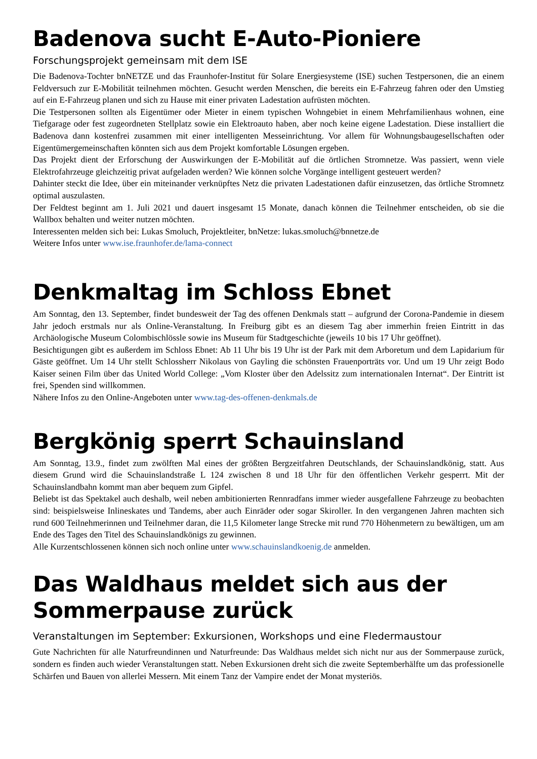Badenova sucht E-Auto-Pioniere
Forschungsprojekt gemeinsam mit dem ISE
Die Badenova-Tochter bnNETZE und das Fraunhofer-Institut für Solare Energiesysteme (ISE) suchen Testpersonen, die an einem Feldversuch zur E-Mobilität teilnehmen möchten. Gesucht werden Menschen, die bereits ein E-Fahrzeug fahren oder den Umstieg auf ein E-Fahrzeug planen und sich zu Hause mit einer privaten Ladestation aufrüsten möchten.
Die Testpersonen sollten als Eigentümer oder Mieter in einem typischen Wohngebiet in einem Mehrfamilienhaus wohnen, eine Tiefgarage oder fest zugeordneten Stellplatz sowie ein Elektroauto haben, aber noch keine eigene Ladestation. Diese installiert die Badenova dann kostenfrei zusammen mit einer intelligenten Messeinrichtung. Vor allem für Wohnungsbaugesellschaften oder Eigentümergemeinschaften könnten sich aus dem Projekt komfortable Lösungen ergeben.
Das Projekt dient der Erforschung der Auswirkungen der E-Mobilität auf die örtlichen Stromnetze. Was passiert, wenn viele Elektrofahrzeuge gleichzeitig privat aufgeladen werden? Wie können solche Vorgänge intelligent gesteuert werden?
Dahinter steckt die Idee, über ein miteinander verknüpftes Netz die privaten Ladestationen dafür einzusetzen, das örtliche Stromnetz optimal auszulasten.
Der Feldtest beginnt am 1. Juli 2021 und dauert insgesamt 15 Monate, danach können die Teilnehmer entscheiden, ob sie die Wallbox behalten und weiter nutzen möchten.
Interessenten melden sich bei: Lukas Smoluch, Projektleiter, bnNetze: lukas.smoluch@bnnetze.de
Weitere Infos unter www.ise.fraunhofer.de/lama-connect
Denkmaltag im Schloss Ebnet
Am Sonntag, den 13. September, findet bundesweit der Tag des offenen Denkmals statt – aufgrund der Corona-Pandemie in diesem Jahr jedoch erstmals nur als Online-Veranstaltung. In Freiburg gibt es an diesem Tag aber immerhin freien Eintritt in das Archäologische Museum Colombischlössle sowie ins Museum für Stadtgeschichte (jeweils 10 bis 17 Uhr geöffnet).
Besichtigungen gibt es außerdem im Schloss Ebnet: Ab 11 Uhr bis 19 Uhr ist der Park mit dem Arboretum und dem Lapidarium für Gäste geöffnet. Um 14 Uhr stellt Schlossherr Nikolaus von Gayling die schönsten Frauenporträts vor. Und um 19 Uhr zeigt Bodo Kaiser seinen Film über das United World College: „Vom Kloster über den Adelssitz zum internationalen Internat“. Der Eintritt ist frei, Spenden sind willkommen.
Nähere Infos zu den Online-Angeboten unter www.tag-des-offenen-denkmals.de
Bergkönig sperrt Schauinsland
Am Sonntag, 13.9., findet zum zwölften Mal eines der größten Bergzeitfahren Deutschlands, der Schauinslandkönig, statt. Aus diesem Grund wird die Schauinslandstraße L 124 zwischen 8 und 18 Uhr für den öffentlichen Verkehr gesperrt. Mit der Schauinslandbahn kommt man aber bequem zum Gipfel.
Beliebt ist das Spektakel auch deshalb, weil neben ambitionierten Rennradfans immer wieder ausgefallene Fahrzeuge zu beobachten sind: beispielsweise Inlineskates und Tandems, aber auch Einräder oder sogar Skiroller. In den vergangenen Jahren machten sich rund 600 Teilnehmerinnen und Teilnehmer daran, die 11,5 Kilometer lange Strecke mit rund 770 Höhenmetern zu bewältigen, um am Ende des Tages den Titel des Schauinslandkönigs zu gewinnen.
Alle Kurzentschlossenen können sich noch online unter www.schauinslandkoenig.de anmelden.
Das Waldhaus meldet sich aus der Sommerpause zurück
Veranstaltungen im September: Exkursionen, Workshops und eine Fledermaustour
Gute Nachrichten für alle Naturfreundinnen und Naturfreunde: Das Waldhaus meldet sich nicht nur aus der Sommerpause zurück, sondern es finden auch wieder Veranstaltungen statt. Neben Exkursionen dreht sich die zweite Septemberhälfte um das professionelle Schärfen und Bauen von allerlei Messern. Mit einem Tanz der Vampire endet der Monat mysteriös.